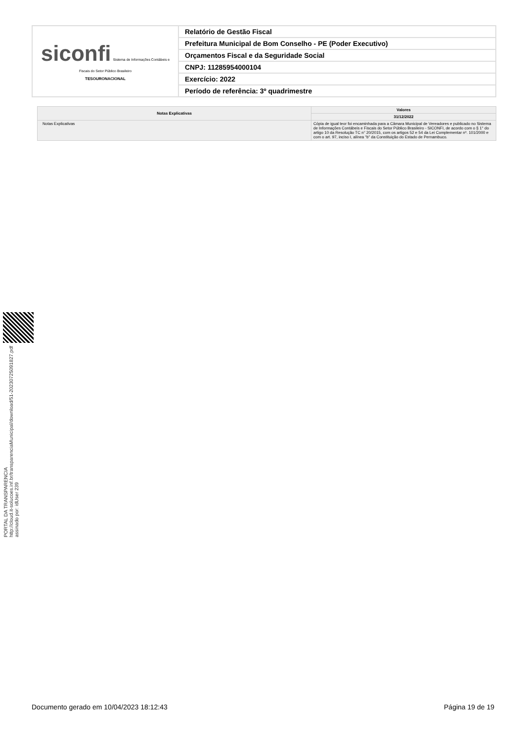| siconfi Sistema de Informações Contábeis e Fiscais do Setor Público Brasileiro TESOURONACIONAL | Relatório de Gestão Fiscal |
| | Prefeitura Municipal de Bom Conselho - PE (Poder Executivo) |
| | Orçamentos Fiscal e da Seguridade Social |
| | CNPJ: 11285954000104 |
| | Exercício: 2022 |
| | Período de referência: 3º quadrimestre |
| Notas Explicativas | Valores |
| --- | --- |
| | 31/12/2022 |
| Notas Explicativas | Cópia de igual teor foi encaminhada para a Câmara Municipal de Vereadores e publicado no Sistema de Informações Contábeis e Fiscais do Setor Público Brasileiro - SICONFI, de acordo com o § 1° do artigo 10 da Resolução TC n° 20/2015, com os artigos 52 e 54 da Lei Complementar nº. 101/2000 e com o art. 97, inciso I, alínea “b” da Constituição do Estado de Pernambuco. |
PORTAL DA TRANSPARENCIA
http://cloud.it-solucoes.inf.br/transparenciaMunicipal/download/51-20230725091827.pdf
assinado por: idUser 239
Documento gerado em 10/04/2023 18:12:43 Página 19 de 19